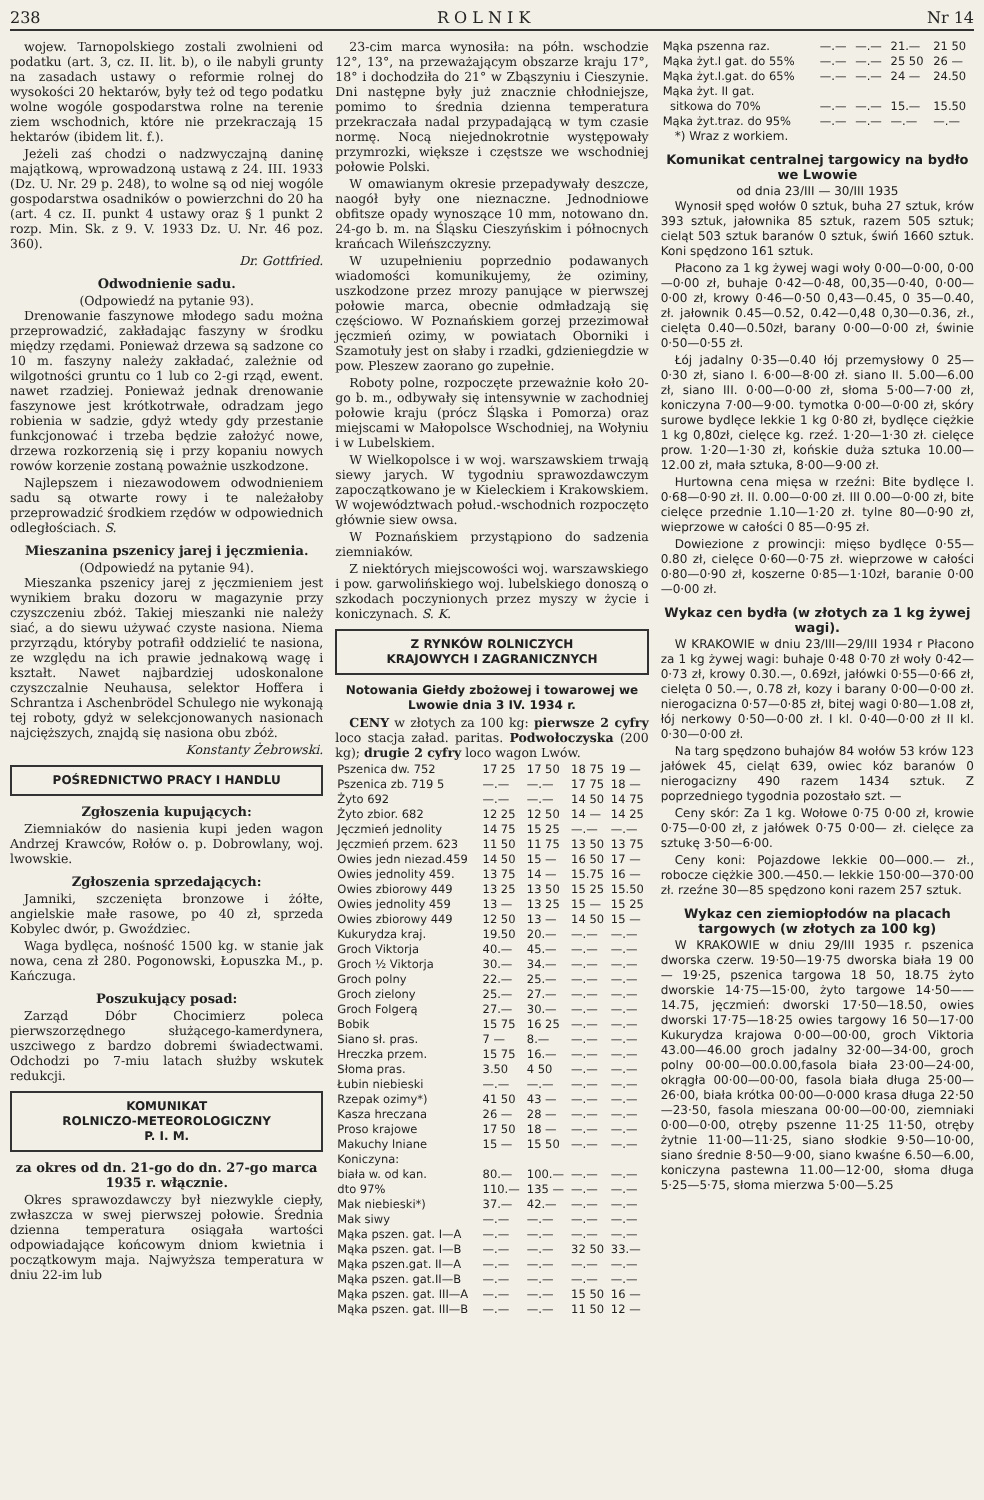238 R O L N I K Nr 14
wojew. Tarnopolskiego zostali zwolnieni od podatku (art. 3, cz. II. lit. b), o ile nabyli grunty na zasadach ustawy o reformie rolnej do wysokości 20 hektarów, były też od tego podatku wolne wogóle gospodarstwa rolne na terenie ziem wschodnich, które nie przekraczają 15 hektarów (ibidem lit. f.).
Jeżeli zaś chodzi o nadzwyczajną daninę majątkową, wprowadzoną ustawą z 24. III. 1933 (Dz. U. Nr. 29 p. 248), to wolne są od niej wogóle gospodarstwa osadników o powierzchni do 20 ha (art. 4 cz. II. punkt 4 ustawy oraz § 1 punkt 2 rozp. Min. Sk. z 9. V. 1933 Dz. U. Nr. 46 poz. 360).
Dr. Gottfried.
Odwodnienie sadu.
(Odpowiedź na pytanie 93).
Drenowanie faszynowe młodego sadu można przeprowadzić, zakładając faszyny w środku między rzędami. Ponieważ drzewa są sadzone co 10 m. faszyny należy zakładać, zależnie od wilgotności gruntu co 1 lub co 2-gi rząd, ewent. nawet rzadziej. Ponieważ jednak drenowanie faszynowe jest krótkotrwałe, odradzam jego robienia w sadzie, gdyż wtedy gdy przestanie funkcjonować i trzeba będzie założyć nowe, drzewa rozkorzenią się i przy kopaniu nowych rowów korzenie zostaną poważnie uszkodzone.
Najlepszem i niezawodowem odwodnieniem sadu są otwarte rowy i te należałoby przeprowadzić środkiem rzędów w odpowiednich odległościach. S.
Mieszanina pszenicy jarej i jęczmienia.
(Odpowiedź na pytanie 94).
Mieszanka pszenicy jarej z jęczmieniem jest wynikiem braku dozoru w magazynie przy czyszczeniu zbóż. Takiej mieszanki nie należy siać, a do siewu używać czyste nasiona. Niema przyrządu, któryby potrafił oddzielić te nasiona, ze względu na ich prawie jednakową wagę i kształt. Nawet najbardziej udoskonalone czyszczalnie Neuhausa, selektor Hoffera i Schrantza i Aschenbrödel Schulego nie wykonają tej roboty, gdyż w selekcjonowanych nasionach najcięższych, znajdą się nasiona obu zbóż.
Konstanty Żebrowski.
POŚREDNICTWO PRACY I HANDLU
Zgłoszenia kupujących:
Ziemniaków do nasienia kupi jeden wagon Andrzej Krawców, Rołów o. p. Dobrowlany, woj. lwowskie.
Zgłoszenia sprzedających:
Jamniki, szczenięta bronzowe i żółte, angielskie małe rasowe, po 40 zł, sprzeda Kobylec dwór, p. Gwoździec.
Waga bydlęca, nośność 1500 kg. w stanie jak nowa, cena zł 280. Pogonowski, Łopuszka M., p. Kańczuga.
Poszukujący posad:
Zarząd Dóbr Chocimierz poleca pierwszorzędnego służącego-kamerdynera, uszciwego z bardzo dobremi świadectwami. Odchodzi po 7-miu latach służby wskutek redukcji.
KOMUNIKAT
ROLNICZO-METEOROLOGICZNY
P. I. M.
za okres od dn. 21-go do dn. 27-go marca 1935 r. włącznie.
Okres sprawozdawczy był niezwykle ciepły, zwłaszcza w swej pierwszej połowie. Średnia dzienna temperatura osiągała wartości odpowiadające końcowym dniom kwietnia i początkowym maja. Najwyższa temperatura w dniu 22-im lub
23-cim marca wynosiła: na półn. wschodzie 12°, 13°, na przeważającym obszarze kraju 17°, 18° i dochodziła do 21° w Zbąszyniu i Cieszynie. Dni następne były już znacznie chłodniejsze, pomimo to średnia dzienna temperatura przekraczała nadal przypadającą w tym czasie normę. Nocą niejednokrotnie występowały przymrozki, większe i częstsze we wschodniej połowie Polski.
W omawianym okresie przepadywały deszcze, naogół były one nieznaczne. Jednodniowe obfitsze opady wynoszące 10 mm, notowano dn. 24-go b. m. na Śląsku Cieszyńskim i północnych krańcach Wileńszczyzny.
W uzupełnieniu poprzednio podawanych wiadomości komunikujemy, że oziminy, uszkodzone przez mrozy panujące w pierwszej połowie marca, obecnie odmładzają się częściowo. W Poznańskiem gorzej przezimował jęczmień ozimy, w powiatach Oborniki i Szamotuły jest on słaby i rzadki, gdzieniegdzie w pow. Pleszew zaorano go zupełnie.
Roboty polne, rozpoczęte przeważnie koło 20-go b. m., odbywały się intensywnie w zachodniej połowie kraju (prócz Śląska i Pomorza) oraz miejscami w Małopolsce Wschodniej, na Wołyniu i w Lubelskiem.
W Wielkopolsce i w woj. warszawskiem trwają siewy jarych. W tygodniu sprawozdawczym zapoczątkowano je w Kieleckiem i Krakowskiem. W województwach połud.-wschodnich rozpoczęto głównie siew owsa.
W Poznańskiem przystąpiono do sadzenia ziemniaków.
Z niektórych miejscowości woj. warszawskiego i pow. garwolińskiego woj. lubelskiego donoszą o szkodach poczynionych przez myszy w życie i koniczynach. S. K.
Z RYNKÓW ROLNICZYCH
KRAJOWYCH I ZAGRANICZNYCH
Notowania Giełdy zbożowej i towarowej we Lwowie dnia 3 IV. 1934 r.
CENY w złotych za 100 kg: pierwsze 2 cyfry loco stacja załad. paritas. Podwołoczyska (200 kg); drugie 2 cyfry loco wagon Lwów.
| Pszenica dw. 752 | 17 25 | 17 50 | 18 75 | 19 — |
| Pszenica zb. 719 5 | —.— | —.— | 17 75 | 18 — |
| Żyto 692 | —.— | —.— | 14 50 | 14 75 |
| Żyto zbior. 682 | 12 25 | 12 50 | 14 — | 14 25 |
| Jęczmień jednolity | 14 75 | 15 25 | —.— | —.— |
| Jęczmień przem. 623 | 11 50 | 11 75 | 13 50 | 13 75 |
| Owies jedn niezad.459 | 14 50 | 15 — | 16 50 | 17 — |
| Owies jednolity 459. | 13 75 | 14 — | 15.75 | 16 — |
| Owies zbiorowy 449 | 13 25 | 13 50 | 15 25 | 15.50 |
| Owies jednolity 459 | 13 — | 13 25 | 15 — | 15 25 |
| Owies zbiorowy 449 | 12 50 | 13 — | 14 50 | 15 — |
| Kukurydza kraj. | 19.50 | 20.— | —.— | —.— |
| Groch Viktorja | 40.— | 45.— | —.— | —.— |
| Groch ½ Viktorja | 30.— | 34.— | —.— | —.— |
| Groch polny | 22.— | 25.— | —.— | —.— |
| Groch zielony | 25.— | 27.— | —.— | —.— |
| Groch Folgerą | 27.— | 30.— | —.— | —.— |
| Bobik | 15 75 | 16 25 | —.— | —.— |
| Siano sł. pras. | 7 — | 8.— | —.— | —.— |
| Hreczka przem. | 15 75 | 16.— | —.— | —.— |
| Słoma pras. | 3.50 | 4 50 | —.— | —.— |
| Łubin niebieski | —.— | —.— | —.— | —.— |
| Rzepak ozimy*) | 41 50 | 43 — | —.— | —.— |
| Kasza hreczana | 26 — | 28 — | —.— | —.— |
| Proso krajowe | 17 50 | 18 — | —.— | —.— |
| Makuchy lniane | 15 — | 15 50 | —.— | —.— |
| Koniczyna: | | | | |
| biała w. od kan. | 80.— | 100.— | —.— | —.— |
| dto 97% | 110.— | 135 — | —.— | —.— |
| Mak niebieski*) | 37.— | 42.— | —.— | —.— |
| Mak siwy | —.— | —.— | —.— | —.— |
| Mąka pszen. gat. I—A | —.— | —.— | —.— | —.— |
| Mąka pszen. gat. I—B | —.— | —.— | 32 50 | 33.— |
| Mąka pszen.gat. II—A | —.— | —.— | —.— | —.— |
| Mąka pszen. gat.II—B | —.— | —.— | —.— | —.— |
| Mąka pszen. gat. III—A | —.— | —.— | 15 50 | 16 — |
| Mąka pszen. gat. III—B | —.— | —.— | 11 50 | 12 — |
| Mąka pszenna raz. | —.— | —.— | 21.— | 21 50 |
| Mąka żyt.I gat. do 55% | —.— | —.— | 25 50 | 26 — |
| Mąka żyt.I.gat. do 65% | —.— | —.— | 24 — | 24.50 |
| Mąka żyt. II gat. | | | | |
| sitkowa do 70% | —.— | —.— | 15.— | 15.50 |
| Mąka żyt.traz. do 95% | —.— | —.— | —.— | —.— |
*) Wraz z workiem.
Komunikat centralnej targowicy na bydło we Lwowie
od dnia 23/III — 30/III 1935
Wynosił spęd wołów 0 sztuk, buha 27 sztuk, krów 393 sztuk, jałownika 85 sztuk, razem 505 sztuk; cieląt 503 sztuk baranów 0 sztuk, świń 1660 sztuk. Koni spędzono 161 sztuk.
Płacono za 1 kg żywej wagi woły 0·00—0·00, 0·00—0·00 zł, buhaje 0·42—0·48, 00,35—0·40, 0·00—0·00 zł, krowy 0·46—0·50 0,43—0.45, 0 35—0.40, zł. jałownik 0.45—0.52, 0.42—0,48 0,30—0.36, zł., cielęta 0.40—0.50zł, barany 0·00—0·00 zł, świnie 0·50—0·55 zł.
Łój jadalny 0·35—0.40 łój przemysłowy 0 25—0·30 zł, siano I. 6·00—8·00 zł. siano II. 5.00—6.00 zł, siano III. 0·00—0·00 zł, słoma 5·00—7·00 zł, koniczyna 7·00—9·00. tymotka 0·00—0·00 zł, skóry surowe bydlęce lekkie 1 kg 0·80 zł, bydlęce ciężkie 1 kg 0,80zł, cielęce kg. rzeź. 1·20—1·30 zł. cielęce prow. 1·20—1·30 zł, końskie duża sztuka 10.00—12.00 zł, mała sztuka, 8·00—9·00 zł.
Hurtowna cena mięsa w rzeźni: Bite bydlęce I. 0·68—0·90 zł. II. 0.00—0·00 zł. III 0.00—0·00 zł, bite cielęce przednie 1.10—1·20 zł. tylne 80—0·90 zł, wieprzowe w całości 0 85—0·95 zł.
Dowiezione z prowincji: mięso bydlęce 0·55—0.80 zł, cielęce 0·60—0·75 zł. wieprzowe w całości 0·80—0·90 zł, koszerne 0·85—1·10zł, baranie 0·00—0·00 zł.
Wykaz cen bydła (w złotych za 1 kg żywej wagi).
W KRAKOWIE w dniu 23/III—29/III 1934 r Płacono za 1 kg żywej wagi: buhaje 0·48 0·70 zł woły 0·42—0·73 zł, krowy 0.30.—, 0.69zł, jałówki 0·55—0·66 zł, cielęta 0 50.—, 0.78 zł, kozy i barany 0·00—0·00 zł. nierogacizna 0·57—0·85 zł, bitej wagi 0·80—1.08 zł, łój nerkowy 0·50—0·00 zł. I kl. 0·40—0·00 zł II kl. 0·30—0·00 zł.
Na targ spędzono buhajów 84 wołów 53 krów 123 jałówek 45, cieląt 639, owiec kóz baranów 0 nierogacizny 490 razem 1434 sztuk. Z poprzedniego tygodnia pozostało szt. —
Ceny skór: Za 1 kg. Wołowe 0·75 0·00 zł, krowie 0·75—0·00 zł, z jałówek 0·75 0·00— zł. cielęce za sztukę 3·50—6·00.
Ceny koni: Pojazdowe lekkie 00—000.— zł., robocze ciężkie 300.—450.— lekkie 150·00—370·00 zł. rzeźne 30—85 spędzono koni razem 257 sztuk.
Wykaz cen ziemiopłodów na placach targowych (w złotych za 100 kg)
W KRAKOWIE w dniu 29/III 1935 r. pszenica dworska czerw. 19·50—19·75 dworska biała 19 00 — 19·25, pszenica targowa 18 50, 18.75 żyto dworskie 14·75—15·00, żyto targowe 14·50——14.75, jęczmień: dworski 17·50—18.50, owies dworski 17·75—18·25 owies targowy 16 50—17·00 Kukurydza krajowa 0·00—00·00, groch Viktoria 43.00—46.00 groch jadalny 32·00—34·00, groch polny 00·00—00.0.00,fasola biała 23·00—24·00, okrągła 00·00—00·00, fasola biała długa 25·00—26·00, biała krótka 00·00—0·000 krasa długa 22·50—23·50, fasola mieszana 00·00—00·00, ziemniaki 0·00—0·00, otręby pszenne 11·25 11·50, otręby żytnie 11·00—11·25, siano słodkie 9·50—10·00, siano średnie 8·50—9·00, siano kwaśne 6.50—6.00, koniczyna pastewna 11.00—12·00, słoma długa 5·25—5·75, słoma mierzwa 5·00—5.25